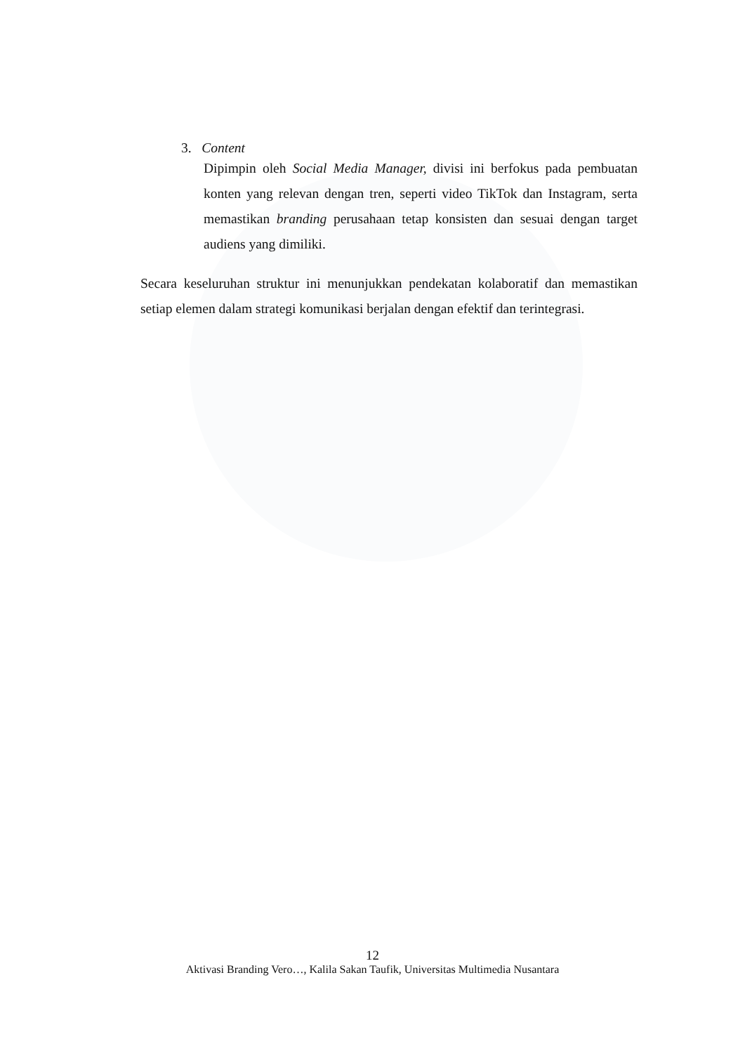3. Content
Dipimpin oleh Social Media Manager, divisi ini berfokus pada pembuatan konten yang relevan dengan tren, seperti video TikTok dan Instagram, serta memastikan branding perusahaan tetap konsisten dan sesuai dengan target audiens yang dimiliki.
Secara keseluruhan struktur ini menunjukkan pendekatan kolaboratif dan memastikan setiap elemen dalam strategi komunikasi berjalan dengan efektif dan terintegrasi.
12
Aktivasi Branding Vero…, Kalila Sakan Taufik, Universitas Multimedia Nusantara